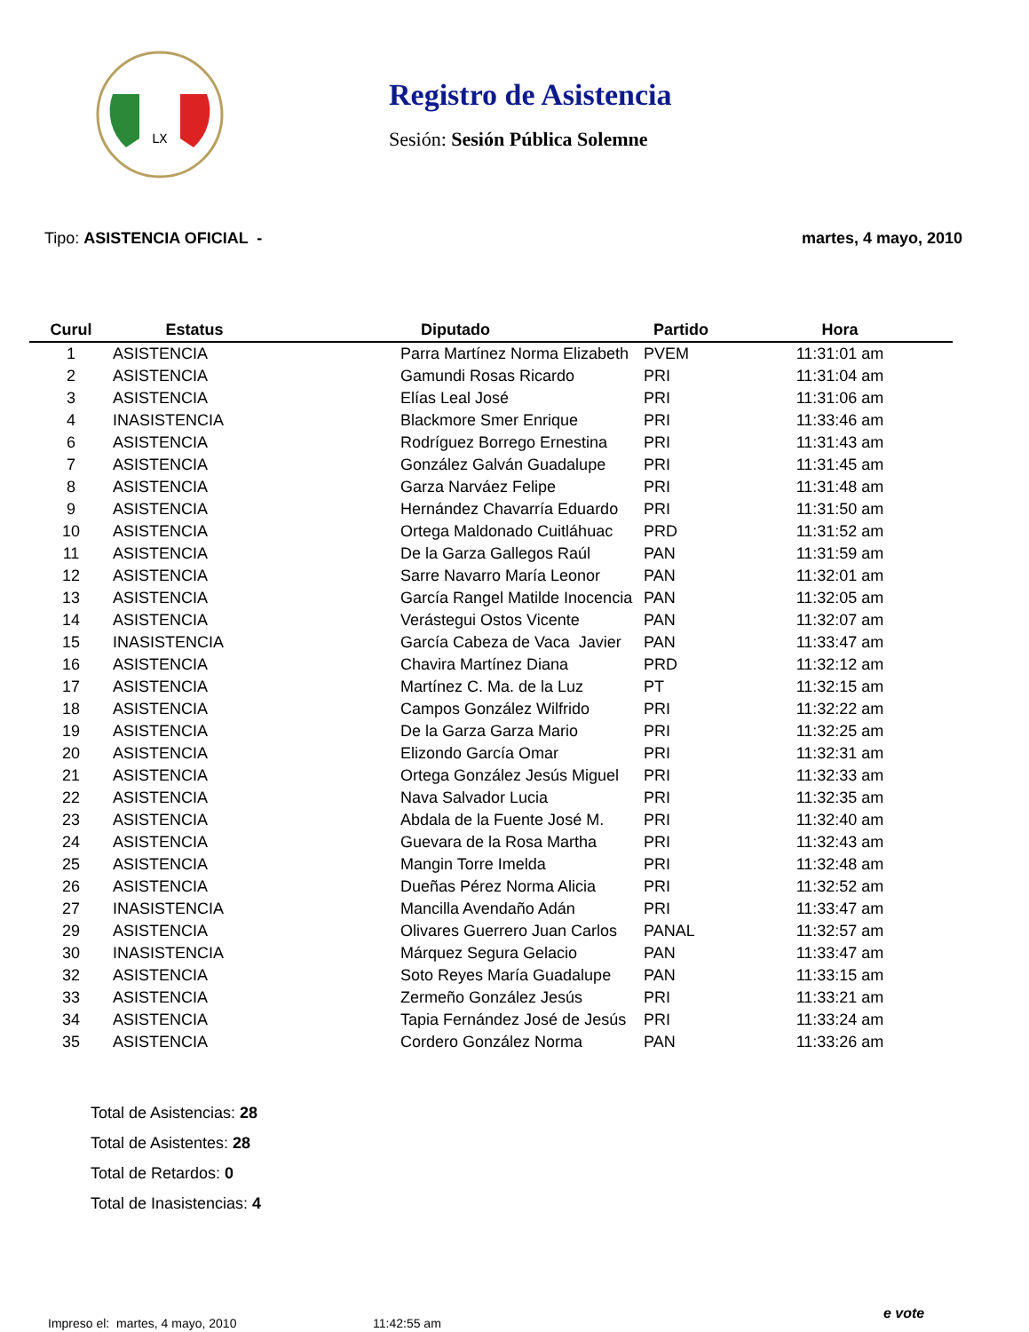LX
Registro de Asistencia
Sesión: Sesión Pública Solemne
Tipo: ASISTENCIA OFICIAL - martes, 4 mayo, 2010
| Curul | Estatus | Diputado | Partido | Hora |
| --- | --- | --- | --- | --- |
| 1 | ASISTENCIA | Parra Martínez Norma Elizabeth | PVEM | 11:31:01 am |
| 2 | ASISTENCIA | Gamundi Rosas Ricardo | PRI | 11:31:04 am |
| 3 | ASISTENCIA | Elías Leal José | PRI | 11:31:06 am |
| 4 | INASISTENCIA | Blackmore Smer Enrique | PRI | 11:33:46 am |
| 6 | ASISTENCIA | Rodríguez Borrego Ernestina | PRI | 11:31:43 am |
| 7 | ASISTENCIA | González Galván Guadalupe | PRI | 11:31:45 am |
| 8 | ASISTENCIA | Garza Narváez Felipe | PRI | 11:31:48 am |
| 9 | ASISTENCIA | Hernández Chavarría Eduardo | PRI | 11:31:50 am |
| 10 | ASISTENCIA | Ortega Maldonado Cuitláhuac | PRD | 11:31:52 am |
| 11 | ASISTENCIA | De la Garza Gallegos Raúl | PAN | 11:31:59 am |
| 12 | ASISTENCIA | Sarre Navarro María Leonor | PAN | 11:32:01 am |
| 13 | ASISTENCIA | García Rangel Matilde Inocencia | PAN | 11:32:05 am |
| 14 | ASISTENCIA | Verástegui Ostos Vicente | PAN | 11:32:07 am |
| 15 | INASISTENCIA | García Cabeza de Vaca Javier | PAN | 11:33:47 am |
| 16 | ASISTENCIA | Chavira Martínez Diana | PRD | 11:32:12 am |
| 17 | ASISTENCIA | Martínez C. Ma. de la Luz | PT | 11:32:15 am |
| 18 | ASISTENCIA | Campos González Wilfrido | PRI | 11:32:22 am |
| 19 | ASISTENCIA | De la Garza Garza Mario | PRI | 11:32:25 am |
| 20 | ASISTENCIA | Elizondo García Omar | PRI | 11:32:31 am |
| 21 | ASISTENCIA | Ortega González Jesús Miguel | PRI | 11:32:33 am |
| 22 | ASISTENCIA | Nava Salvador Lucia | PRI | 11:32:35 am |
| 23 | ASISTENCIA | Abdala de la Fuente José M. | PRI | 11:32:40 am |
| 24 | ASISTENCIA | Guevara de la Rosa Martha | PRI | 11:32:43 am |
| 25 | ASISTENCIA | Mangin Torre Imelda | PRI | 11:32:48 am |
| 26 | ASISTENCIA | Dueñas Pérez Norma Alicia | PRI | 11:32:52 am |
| 27 | INASISTENCIA | Mancilla Avendaño Adán | PRI | 11:33:47 am |
| 29 | ASISTENCIA | Olivares Guerrero Juan Carlos | PANAL | 11:32:57 am |
| 30 | INASISTENCIA | Márquez Segura Gelacio | PAN | 11:33:47 am |
| 32 | ASISTENCIA | Soto Reyes María Guadalupe | PAN | 11:33:15 am |
| 33 | ASISTENCIA | Zermeño González Jesús | PRI | 11:33:21 am |
| 34 | ASISTENCIA | Tapia Fernández José de Jesús | PRI | 11:33:24 am |
| 35 | ASISTENCIA | Cordero González Norma | PAN | 11:33:26 am |
Total de Asistencias: 28
Total de Asistentes: 28
Total de Retardos: 0
Total de Inasistencias: 4
Impreso el: martes, 4 mayo, 2010 11:42:55 am
e vote